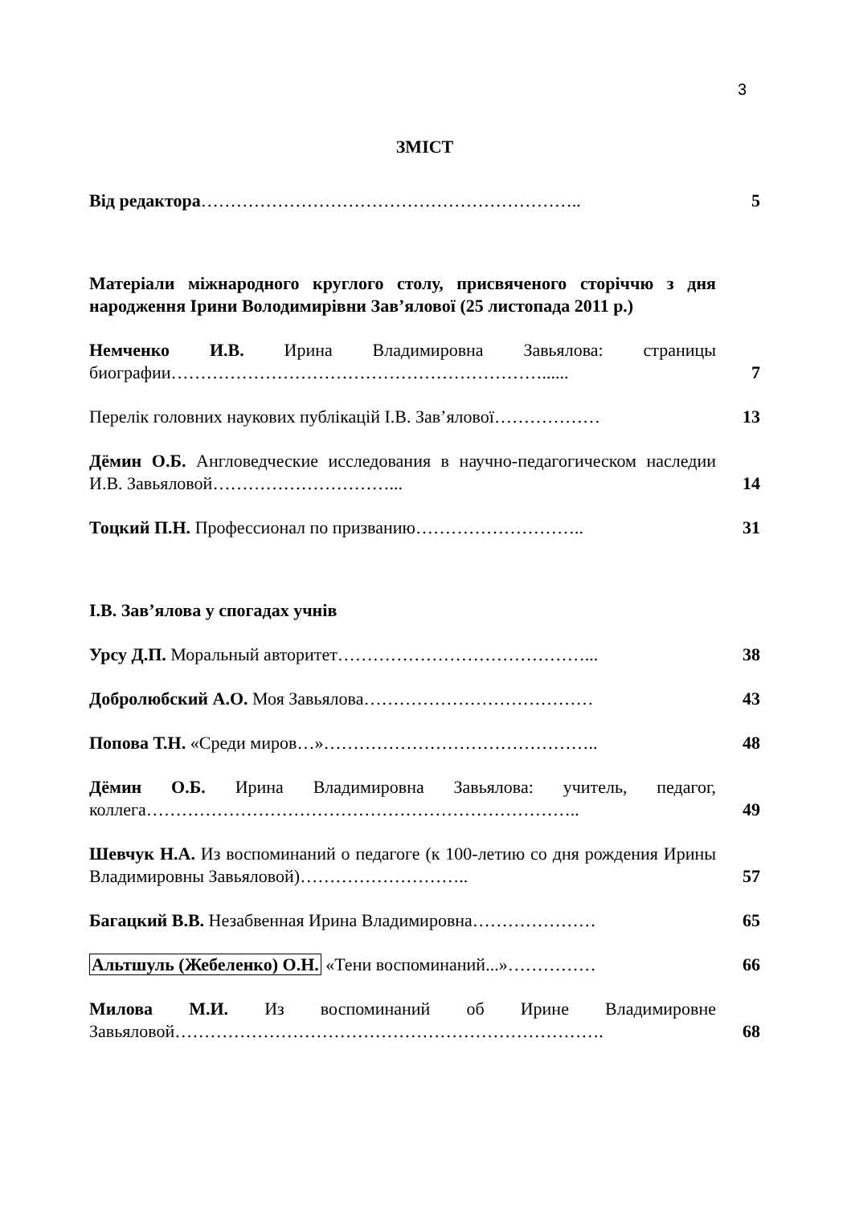3
ЗМІСТ
Від редактора………………………………………………………..
5
Матеріали міжнародного круглого столу, присвяченого сторіччю з дня народження Ірини Володимирівни Зав’ялової (25 листопада 2011 р.)
Немченко И.В. Ирина Владимировна Завьялова: страницы биографии………………………………………………………......
7
Перелік головних наукових публікацій І.В. Зав’ялової………………
13
Дёмин О.Б. Англоведческие исследования в научно-педагогическом наследии И.В. Завьяловой…………………………...
14
Тоцкий П.Н. Профессионал по призванию………………………..
31
І.В. Зав’ялова у спогадах учнів
Урсу Д.П. Моральный авторитет……………………………………...
38
Добролюбский А.О. Моя Завьялова…………………………………
43
Попова Т.Н. «Среди миров…»………………………………………..
48
Дёмин О.Б. Ирина Владимировна Завьялова: учитель, педагог, коллега………………………………………………………………..
49
Шевчук Н.А. Из воспоминаний о педагоге (к 100-летию со дня рождения Ирины Владимировны Завьяловой)………………………..
57
Багацкий В.В. Незабвенная Ирина Владимировна…………………
65
Альтшуль (Жебеленко) О.Н. «Тени воспоминаний...»……………
66
Милова М.И. Из воспоминаний об Ирине Владимировне Завьяловой……………………………………………………………….
68